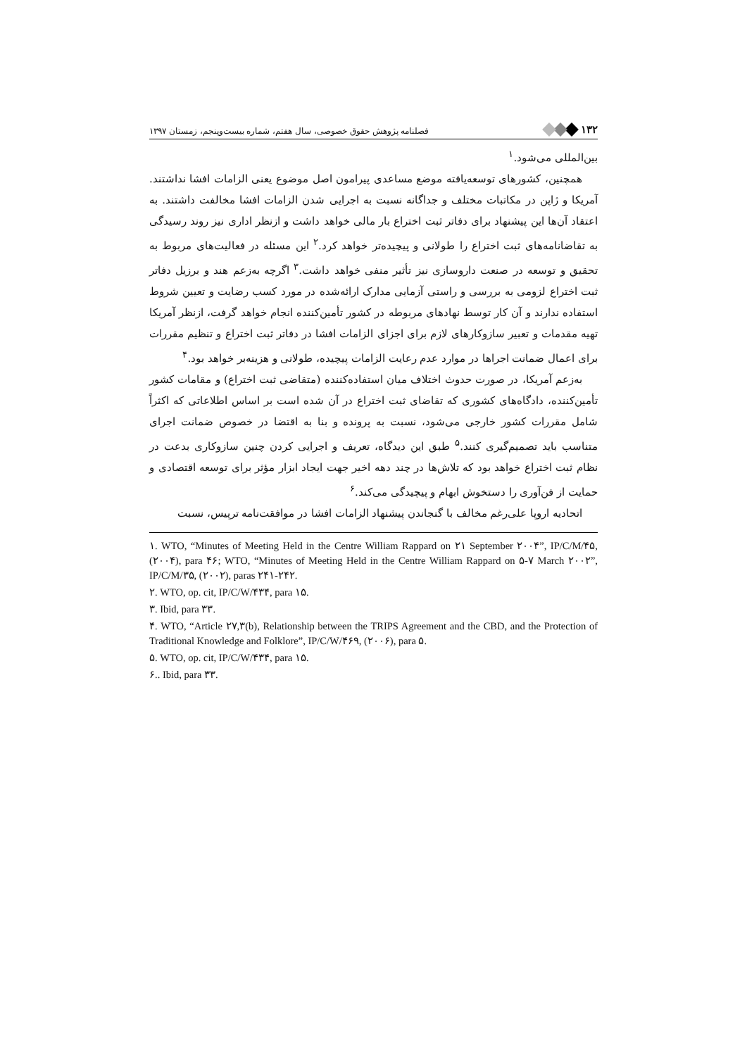۱۳۲ فصلنامه پژوهش حقوق خصوصی، سال هفتم، شماره بیست‌وپنجم، زمستان ۱۳۹۷
بین‌المللی می‌شود.<sup>۱</sup>
همچنین، کشورهای توسعه‌یافته موضع مساعدی پیرامون اصل موضوع یعنی الزامات افشا نداشتند. آمریکا و ژاپن در مکاتبات مختلف و جداگانه نسبت به اجرایی شدن الزامات افشا مخالفت داشتند. به اعتقاد آن‌ها این پیشنهاد برای دفاتر ثبت اختراع بار مالی خواهد داشت و ازنظر اداری نیز روند رسیدگی به تقاضانامه‌های ثبت اختراع را طولانی و پیچیده‌تر خواهد کرد.<sup>۲</sup> این مسئله در فعالیت‌های مربوط به تحقیق و توسعه در صنعت داروسازی نیز تأثیر منفی خواهد داشت.<sup>۳</sup> اگرچه به‌زعم هند و برزیل دفاتر ثبت اختراع لزومی به بررسی و راستی آزمایی مدارک ارائه‌شده در مورد کسب رضایت و تعیین شروط استفاده ندارند و آن کار توسط نهادهای مربوطه در کشور تأمین‌کننده انجام خواهد گرفت، ازنظر آمریکا تهیه مقدمات و تعبیر سازوکارهای لازم برای اجزای الزامات افشا در دفاتر ثبت اختراع و تنظیم مقررات برای اعمال ضمانت اجراها در موارد عدم رعایت الزامات پیچیده، طولانی و هزینه‌بر خواهد بود.<sup>۴</sup>
به‌زعم آمریکا، در صورت حدوث اختلاف میان استفاده‌کننده (متقاضی ثبت اختراع) و مقامات کشور تأمین‌کننده، دادگاه‌های کشوری که تقاضای ثبت اختراع در آن شده است بر اساس اطلاعاتی که اکثراً شامل مقررات کشور خارجی می‌شود، نسبت به پرونده و بنا به اقتضا در خصوص ضمانت اجرای متناسب باید تصمیم‌گیری کنند.<sup>۵</sup> طبق این دیدگاه، تعریف و اجرایی کردن چنین سازوکاری بدعت در نظام ثبت اختراع خواهد بود که تلاش‌ها در چند دهه اخیر جهت ایجاد ابزار مؤثر برای توسعه اقتصادی و حمایت از فن‌آوری را دستخوش ابهام و پیچیدگی می‌کند.<sup>۶</sup>
اتحادیه اروپا علی‌رغم مخالف با گنجاندن پیشنهاد الزامات افشا در موافقت‌نامه ترپیس، نسبت
۱. WTO, “Minutes of Meeting Held in the Centre William Rappard on ۲۱ September ۲۰۰۴”, IP/C/M/۴۵, (۲۰۰۴), para ۴۶; WTO, “Minutes of Meeting Held in the Centre William Rappard on ۵-۷ March ۲۰۰۲”, IP/C/M/۳۵, (۲۰۰۲), paras ۲۴۱-۲۴۲.
۲. WTO, op. cit, IP/C/W/۴۳۴, para ۱۵.
۳. Ibid, para ۳۳.
۴. WTO, “Article ۲۷,۳(b), Relationship between the TRIPS Agreement and the CBD, and the Protection of Traditional Knowledge and Folklore”, IP/C/W/۴۶۹, (۲۰۰۶), para ۵.
۵. WTO, op. cit, IP/C/W/۴۳۴, para ۱۵.
۶.. Ibid, para ۳۳.